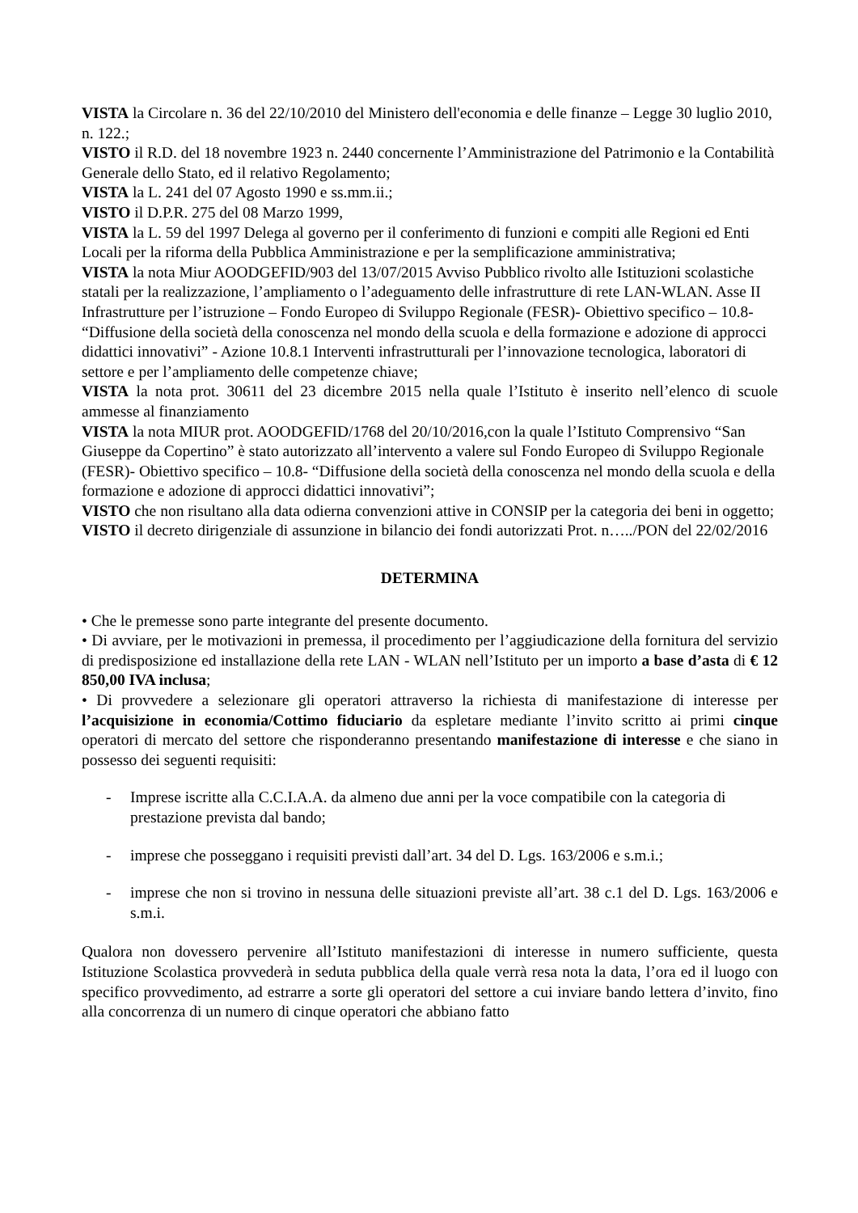VISTA la Circolare n. 36 del 22/10/2010 del Ministero dell'economia e delle finanze – Legge 30 luglio 2010, n. 122.;
VISTO il R.D. del 18 novembre 1923 n. 2440 concernente l’Amministrazione del Patrimonio e la Contabilità Generale dello Stato, ed il relativo Regolamento;
VISTA la L. 241 del 07 Agosto 1990 e ss.mm.ii.;
VISTO il D.P.R. 275 del 08 Marzo 1999,
VISTA la L. 59 del 1997 Delega al governo per il conferimento di funzioni e compiti alle Regioni ed Enti Locali per la riforma della Pubblica Amministrazione e per la semplificazione amministrativa;
VISTA la nota Miur AOODGEFID/903 del 13/07/2015 Avviso Pubblico rivolto alle Istituzioni scolastiche statali per la realizzazione, l’ampliamento o l’adeguamento delle infrastrutture di rete LAN-WLAN. Asse II Infrastrutture per l’istruzione – Fondo Europeo di Sviluppo Regionale (FESR)- Obiettivo specifico – 10.8- “Diffusione della società della conoscenza nel mondo della scuola e della formazione e adozione di approcci didattici innovativi” - Azione 10.8.1 Interventi infrastrutturali per l’innovazione tecnologica, laboratori di settore e per l’ampliamento delle competenze chiave;
VISTA la nota prot. 30611 del 23 dicembre 2015 nella quale l’Istituto è inserito nell’elenco di scuole ammesse al finanziamento
VISTA la nota MIUR prot. AOODGEFID/1768 del 20/10/2016,con la quale l’Istituto Comprensivo “San Giuseppe da Copertino” è stato autorizzato all’intervento a valere sul Fondo Europeo di Sviluppo Regionale (FESR)- Obiettivo specifico – 10.8- “Diffusione della società della conoscenza nel mondo della scuola e della formazione e adozione di approcci didattici innovativi”;
VISTO che non risultano alla data odierna convenzioni attive in CONSIP per la categoria dei beni in oggetto;
VISTO il decreto dirigenziale di assunzione in bilancio dei fondi autorizzati Prot. n…../PON del 22/02/2016
DETERMINA
• Che le premesse sono parte integrante del presente documento.
• Di avviare, per le motivazioni in premessa, il procedimento per l’aggiudicazione della fornitura del servizio di predisposizione ed installazione della rete LAN - WLAN nell’Istituto per un importo a base d’asta di € 12 850,00 IVA inclusa;
• Di provvedere a selezionare gli operatori attraverso la richiesta di manifestazione di interesse per l’acquisizione in economia/Cottimo fiduciario da espletare mediante l’invito scritto ai primi cinque operatori di mercato del settore che risponderanno presentando manifestazione di interesse e che siano in possesso dei seguenti requisiti:
- Imprese iscritte alla C.C.I.A.A. da almeno due anni per la voce compatibile con la categoria di prestazione prevista dal bando;
- imprese che posseggano i requisiti previsti dall’art. 34 del D. Lgs. 163/2006 e s.m.i.;
- imprese che non si trovino in nessuna delle situazioni previste all’art. 38 c.1 del D. Lgs. 163/2006 e s.m.i.
Qualora non dovessero pervenire all’Istituto manifestazioni di interesse in numero sufficiente, questa Istituzione Scolastica provvederà in seduta pubblica della quale verrà resa nota la data, l’ora ed il luogo con specifico provvedimento, ad estrarre a sorte gli operatori del settore a cui inviare bando lettera d’invito, fino alla concorrenza di un numero di cinque operatori che abbiano fatto